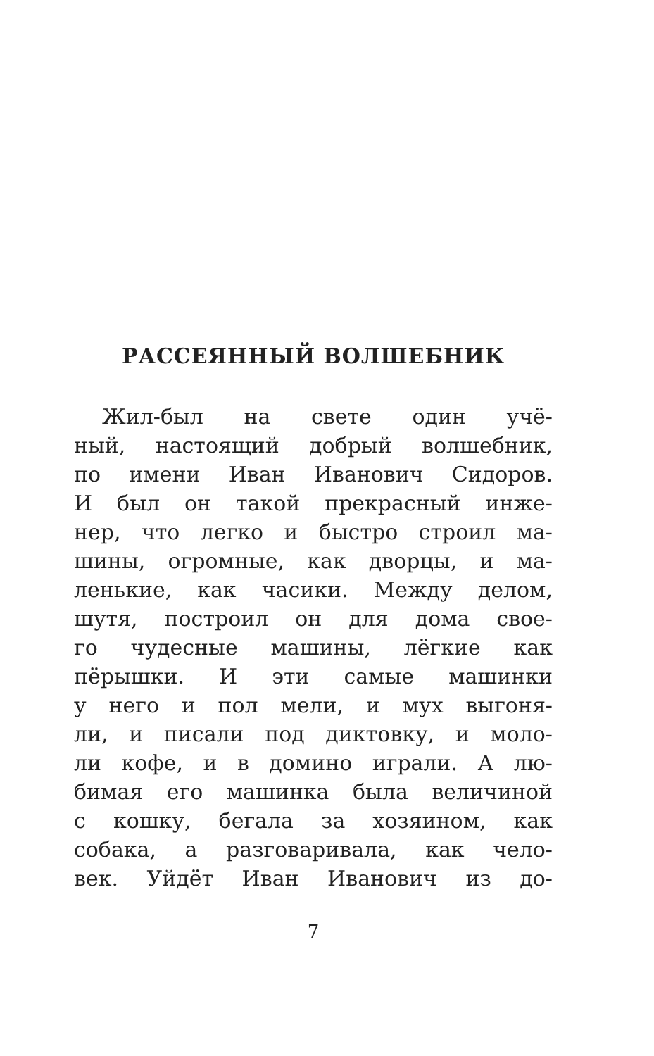РАССЕЯННЫЙ ВОЛШЕБНИК
Жил-был на свете один учё-
ный, настоящий добрый волшебник,
по имени Иван Иванович Сидоров.
И был он такой прекрасный инже-
нер, что легко и быстро строил ма-
шины, огромные, как дворцы, и ма-
ленькие, как часики. Между делом,
шутя, построил он для дома свое-
го чудесные машины, лёгкие как
пёрышки. И эти самые машинки
у него и пол мели, и мух выгоня-
ли, и писали под диктовку, и моло-
ли кофе, и в домино играли. А лю-
бимая его машинка была величиной
с кошку, бегала за хозяином, как
собака, а разговаривала, как чело-
век. Уйдёт Иван Иванович из до-
7